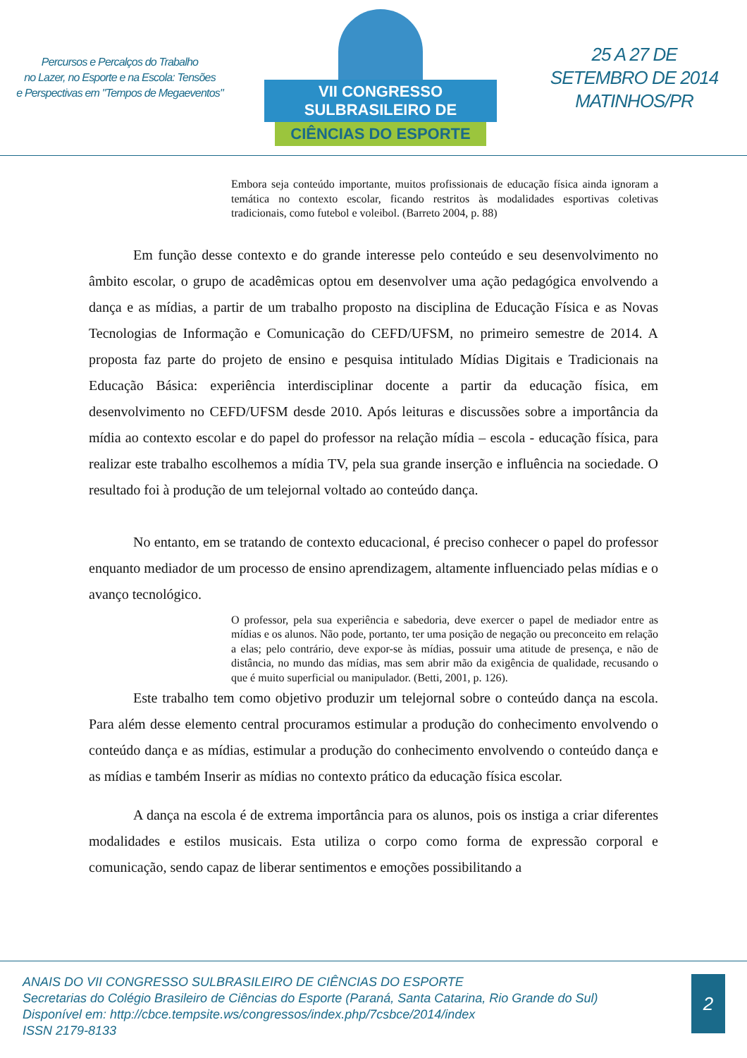Percursos e Percalços do Trabalho
no Lazer, no Esporte e na Escola: Tensões
e Perspectivas em "Tempos de Megaeventos"
VII CONGRESSO SULBRASILEIRO DE
CIÊNCIAS DO ESPORTE
25 A 27 DE
SETEMBRO DE 2014
MATINHOS/PR
Embora seja conteúdo importante, muitos profissionais de educação física ainda ignoram a temática no contexto escolar, ficando restritos às modalidades esportivas coletivas tradicionais, como futebol e voleibol. (Barreto 2004, p. 88)
Em função desse contexto e do grande interesse pelo conteúdo e seu desenvolvimento no âmbito escolar, o grupo de acadêmicas optou em desenvolver uma ação pedagógica envolvendo a dança e as mídias, a partir de um trabalho proposto na disciplina de Educação Física e as Novas Tecnologias de Informação e Comunicação do CEFD/UFSM, no primeiro semestre de 2014. A proposta faz parte do projeto de ensino e pesquisa intitulado Mídias Digitais e Tradicionais na Educação Básica: experiência interdisciplinar docente a partir da educação física, em desenvolvimento no CEFD/UFSM desde 2010. Após leituras e discussões sobre a importância da mídia ao contexto escolar e do papel do professor na relação mídia – escola - educação física, para realizar este trabalho escolhemos a mídia TV, pela sua grande inserção e influência na sociedade. O resultado foi à produção de um telejornal voltado ao conteúdo dança.
No entanto, em se tratando de contexto educacional, é preciso conhecer o papel do professor enquanto mediador de um processo de ensino aprendizagem, altamente influenciado pelas mídias e o avanço tecnológico.
O professor, pela sua experiência e sabedoria, deve exercer o papel de mediador entre as mídias e os alunos. Não pode, portanto, ter uma posição de negação ou preconceito em relação a elas; pelo contrário, deve expor-se às mídias, possuir uma atitude de presença, e não de distância, no mundo das mídias, mas sem abrir mão da exigência de qualidade, recusando o que é muito superficial ou manipulador. (Betti, 2001, p. 126).
Este trabalho tem como objetivo produzir um telejornal sobre o conteúdo dança na escola. Para além desse elemento central procuramos estimular a produção do conhecimento envolvendo o conteúdo dança e as mídias, estimular a produção do conhecimento envolvendo o conteúdo dança e as mídias e também Inserir as mídias no contexto prático da educação física escolar.
A dança na escola é de extrema importância para os alunos, pois os instiga a criar diferentes modalidades e estilos musicais. Esta utiliza o corpo como forma de expressão corporal e comunicação, sendo capaz de liberar sentimentos e emoções possibilitando a
ANAIS DO VII CONGRESSO SULBRASILEIRO DE CIÊNCIAS DO ESPORTE
Secretarias do Colégio Brasileiro de Ciências do Esporte (Paraná, Santa Catarina, Rio Grande do Sul)
Disponível em: http://cbce.tempsite.ws/congressos/index.php/7csbce/2014/index
ISSN 2179-8133
2